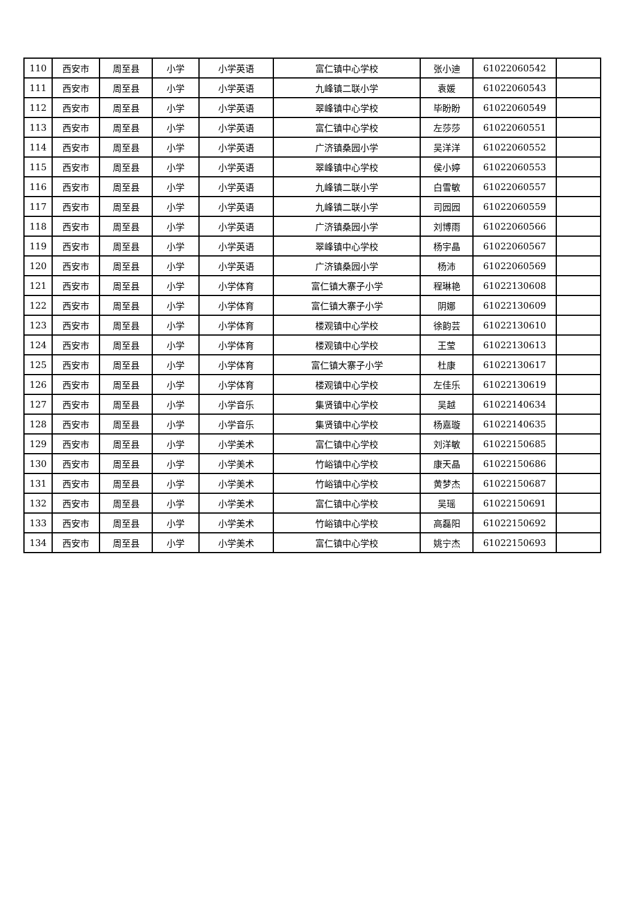| 110 | 西安市 | 周至县 | 小学 | 小学英语 | 富仁镇中心学校 | 张小迪 | 61022060542 | |
| 111 | 西安市 | 周至县 | 小学 | 小学英语 | 九峰镇二联小学 | 袁媛 | 61022060543 | |
| 112 | 西安市 | 周至县 | 小学 | 小学英语 | 翠峰镇中心学校 | 毕盼盼 | 61022060549 | |
| 113 | 西安市 | 周至县 | 小学 | 小学英语 | 富仁镇中心学校 | 左莎莎 | 61022060551 | |
| 114 | 西安市 | 周至县 | 小学 | 小学英语 | 广济镇桑园小学 | 吴洋洋 | 61022060552 | |
| 115 | 西安市 | 周至县 | 小学 | 小学英语 | 翠峰镇中心学校 | 侯小婷 | 61022060553 | |
| 116 | 西安市 | 周至县 | 小学 | 小学英语 | 九峰镇二联小学 | 白雪敏 | 61022060557 | |
| 117 | 西安市 | 周至县 | 小学 | 小学英语 | 九峰镇二联小学 | 司园园 | 61022060559 | |
| 118 | 西安市 | 周至县 | 小学 | 小学英语 | 广济镇桑园小学 | 刘博雨 | 61022060566 | |
| 119 | 西安市 | 周至县 | 小学 | 小学英语 | 翠峰镇中心学校 | 杨宇晶 | 61022060567 | |
| 120 | 西安市 | 周至县 | 小学 | 小学英语 | 广济镇桑园小学 | 杨沛 | 61022060569 | |
| 121 | 西安市 | 周至县 | 小学 | 小学体育 | 富仁镇大寨子小学 | 程琳艳 | 61022130608 | |
| 122 | 西安市 | 周至县 | 小学 | 小学体育 | 富仁镇大寨子小学 | 阴娜 | 61022130609 | |
| 123 | 西安市 | 周至县 | 小学 | 小学体育 | 楼观镇中心学校 | 徐韵芸 | 61022130610 | |
| 124 | 西安市 | 周至县 | 小学 | 小学体育 | 楼观镇中心学校 | 王莹 | 61022130613 | |
| 125 | 西安市 | 周至县 | 小学 | 小学体育 | 富仁镇大寨子小学 | 杜康 | 61022130617 | |
| 126 | 西安市 | 周至县 | 小学 | 小学体育 | 楼观镇中心学校 | 左佳乐 | 61022130619 | |
| 127 | 西安市 | 周至县 | 小学 | 小学音乐 | 集贤镇中心学校 | 吴越 | 61022140634 | |
| 128 | 西安市 | 周至县 | 小学 | 小学音乐 | 集贤镇中心学校 | 杨嘉璇 | 61022140635 | |
| 129 | 西安市 | 周至县 | 小学 | 小学美术 | 富仁镇中心学校 | 刘洋敏 | 61022150685 | |
| 130 | 西安市 | 周至县 | 小学 | 小学美术 | 竹峪镇中心学校 | 康天晶 | 61022150686 | |
| 131 | 西安市 | 周至县 | 小学 | 小学美术 | 竹峪镇中心学校 | 黄梦杰 | 61022150687 | |
| 132 | 西安市 | 周至县 | 小学 | 小学美术 | 富仁镇中心学校 | 吴瑶 | 61022150691 | |
| 133 | 西安市 | 周至县 | 小学 | 小学美术 | 竹峪镇中心学校 | 高磊阳 | 61022150692 | |
| 134 | 西安市 | 周至县 | 小学 | 小学美术 | 富仁镇中心学校 | 姚宁杰 | 61022150693 | |